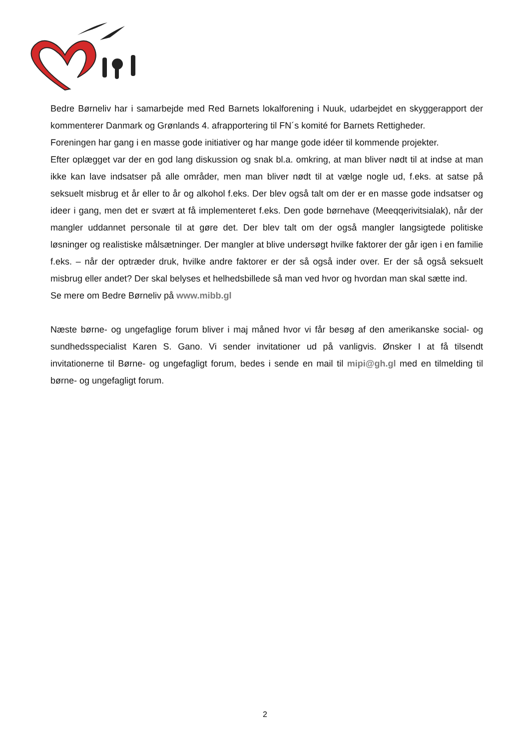Bedre Børneliv har i samarbejde med Red Barnets lokalforening i Nuuk, udarbejdet en skyggerapport der kommenterer Danmark og Grønlands 4. afrapportering til FN´s komité for Barnets Rettigheder.
Foreningen har gang i en masse gode initiativer og har mange gode idéer til kommende projekter.
Efter oplægget var der en god lang diskussion og snak bl.a. omkring, at man bliver nødt til at indse at man ikke kan lave indsatser på alle områder, men man bliver nødt til at vælge nogle ud, f.eks. at satse på seksuelt misbrug et år eller to år og alkohol f.eks. Der blev også talt om der er en masse gode indsatser og ideer i gang, men det er svært at få implementeret f.eks. Den gode børnehave (Meeqqerivitsialak), når der mangler uddannet personale til at gøre det. Der blev talt om der også mangler langsigtede politiske løsninger og realistiske målsætninger. Der mangler at blive undersøgt hvilke faktorer der går igen i en familie f.eks. – når der optræder druk, hvilke andre faktorer er der så også inder over. Er der så også seksuelt misbrug eller andet? Der skal belyses et helhedsbillede så man ved hvor og hvordan man skal sætte ind.
Se mere om Bedre Børneliv på www.mibb.gl
Næste børne- og ungefaglige forum bliver i maj måned hvor vi får besøg af den amerikanske social- og sundhedsspecialist Karen S. Gano. Vi sender invitationer ud på vanligvis. Ønsker I at få tilsendt invitationerne til Børne- og ungefagligt forum, bedes i sende en mail til mipi@gh.gl med en tilmelding til børne- og ungefagligt forum.
2